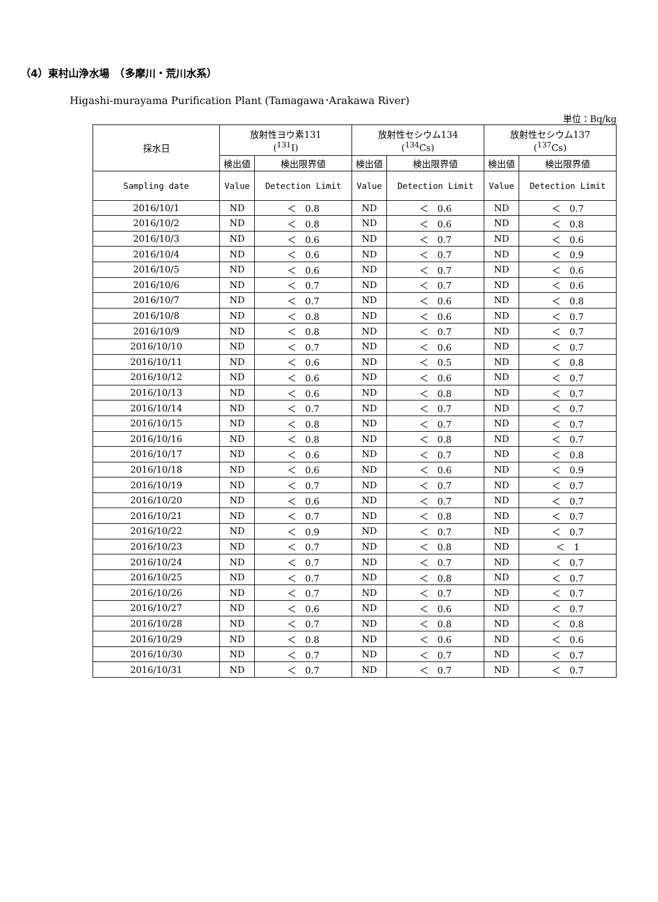（4）東村山浄水場　（多摩川・荒川水系）
Higashi-murayama Purification Plant (Tamagawa･Arakawa River)
単位：Bq/kg
| 採水日 | 放射性ヨウ素131 (<sup>131</sup>I) | | 放射性セシウム134 (<sup>134</sup>Cs) | | 放射性セシウム137 (<sup>137</sup>Cs) | |
| --- | --- | --- | --- | --- | --- | --- |
| | 検出値 | 検出限界値 | 検出値 | 検出限界値 | 検出値 | 検出限界値 |
| Sampling date | Value | Detection Limit | Value | Detection Limit | Value | Detection Limit |
| 2016/10/1 | ND | ＜ 0.8 | ND | ＜ 0.6 | ND | ＜ 0.7 |
| 2016/10/2 | ND | ＜ 0.8 | ND | ＜ 0.6 | ND | ＜ 0.8 |
| 2016/10/3 | ND | ＜ 0.6 | ND | ＜ 0.7 | ND | ＜ 0.6 |
| 2016/10/4 | ND | ＜ 0.6 | ND | ＜ 0.7 | ND | ＜ 0.9 |
| 2016/10/5 | ND | ＜ 0.6 | ND | ＜ 0.7 | ND | ＜ 0.6 |
| 2016/10/6 | ND | ＜ 0.7 | ND | ＜ 0.7 | ND | ＜ 0.6 |
| 2016/10/7 | ND | ＜ 0.7 | ND | ＜ 0.6 | ND | ＜ 0.8 |
| 2016/10/8 | ND | ＜ 0.8 | ND | ＜ 0.6 | ND | ＜ 0.7 |
| 2016/10/9 | ND | ＜ 0.8 | ND | ＜ 0.7 | ND | ＜ 0.7 |
| 2016/10/10 | ND | ＜ 0.7 | ND | ＜ 0.6 | ND | ＜ 0.7 |
| 2016/10/11 | ND | ＜ 0.6 | ND | ＜ 0.5 | ND | ＜ 0.8 |
| 2016/10/12 | ND | ＜ 0.6 | ND | ＜ 0.6 | ND | ＜ 0.7 |
| 2016/10/13 | ND | ＜ 0.6 | ND | ＜ 0.8 | ND | ＜ 0.7 |
| 2016/10/14 | ND | ＜ 0.7 | ND | ＜ 0.7 | ND | ＜ 0.7 |
| 2016/10/15 | ND | ＜ 0.8 | ND | ＜ 0.7 | ND | ＜ 0.7 |
| 2016/10/16 | ND | ＜ 0.8 | ND | ＜ 0.8 | ND | ＜ 0.7 |
| 2016/10/17 | ND | ＜ 0.6 | ND | ＜ 0.7 | ND | ＜ 0.8 |
| 2016/10/18 | ND | ＜ 0.6 | ND | ＜ 0.6 | ND | ＜ 0.9 |
| 2016/10/19 | ND | ＜ 0.7 | ND | ＜ 0.7 | ND | ＜ 0.7 |
| 2016/10/20 | ND | ＜ 0.6 | ND | ＜ 0.7 | ND | ＜ 0.7 |
| 2016/10/21 | ND | ＜ 0.7 | ND | ＜ 0.8 | ND | ＜ 0.7 |
| 2016/10/22 | ND | ＜ 0.9 | ND | ＜ 0.7 | ND | ＜ 0.7 |
| 2016/10/23 | ND | ＜ 0.7 | ND | ＜ 0.8 | ND | ＜ 1 |
| 2016/10/24 | ND | ＜ 0.7 | ND | ＜ 0.7 | ND | ＜ 0.7 |
| 2016/10/25 | ND | ＜ 0.7 | ND | ＜ 0.8 | ND | ＜ 0.7 |
| 2016/10/26 | ND | ＜ 0.7 | ND | ＜ 0.7 | ND | ＜ 0.7 |
| 2016/10/27 | ND | ＜ 0.6 | ND | ＜ 0.6 | ND | ＜ 0.7 |
| 2016/10/28 | ND | ＜ 0.7 | ND | ＜ 0.8 | ND | ＜ 0.8 |
| 2016/10/29 | ND | ＜ 0.8 | ND | ＜ 0.6 | ND | ＜ 0.6 |
| 2016/10/30 | ND | ＜ 0.7 | ND | ＜ 0.7 | ND | ＜ 0.7 |
| 2016/10/31 | ND | ＜ 0.7 | ND | ＜ 0.7 | ND | ＜ 0.7 |